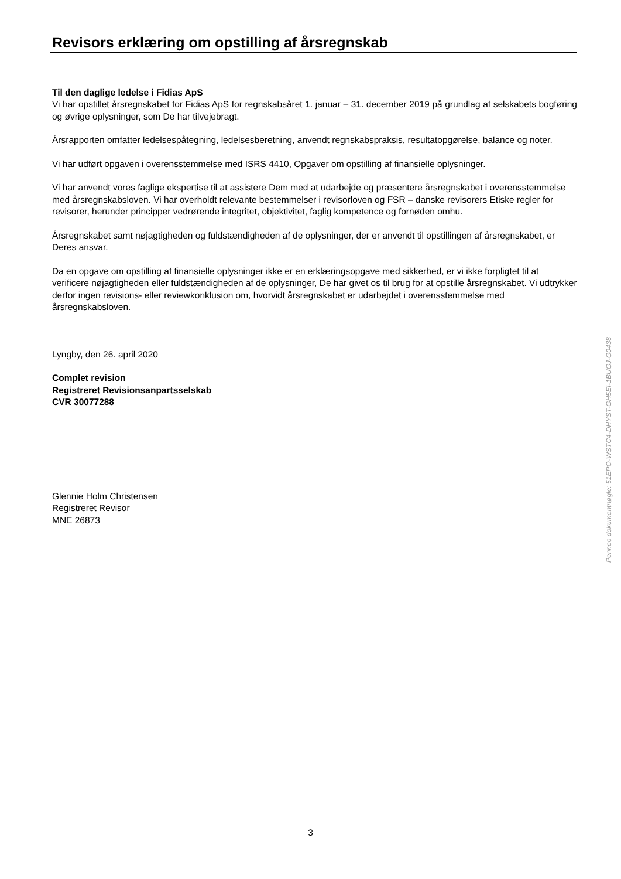Revisors erklæring om opstilling af årsregnskab
Til den daglige ledelse i Fidias ApS
Vi har opstillet årsregnskabet for Fidias ApS for regnskabsåret 1. januar – 31. december 2019 på grundlag af selskabets bogføring og øvrige oplysninger, som De har tilvejebragt.
Årsrapporten omfatter ledelsespåtegning, ledelsesberetning, anvendt regnskabspraksis, resultatopgørelse, balance og noter.
Vi har udført opgaven i overensstemmelse med ISRS 4410, Opgaver om opstilling af finansielle oplysninger.
Vi har anvendt vores faglige ekspertise til at assistere Dem med at udarbejde og præsentere årsregnskabet i overensstemmelse med årsregnskabsloven. Vi har overholdt relevante bestemmelser i revisorloven og FSR – danske revisorers Etiske regler for revisorer, herunder principper vedrørende integritet, objektivitet, faglig kompetence og fornøden omhu.
Årsregnskabet samt nøjagtigheden og fuldstændigheden af de oplysninger, der er anvendt til opstillingen af årsregnskabet, er Deres ansvar.
Da en opgave om opstilling af finansielle oplysninger ikke er en erklæringsopgave med sikkerhed, er vi ikke forpligtet til at verificere nøjagtigheden eller fuldstændigheden af de oplysninger, De har givet os til brug for at opstille årsregnskabet. Vi udtrykker derfor ingen revisions- eller reviewkonklusion om, hvorvidt årsregnskabet er udarbejdet i overensstemmelse med årsregnskabsloven.
Lyngby, den 26. april 2020
Complet revision
Registreret Revisionsanpartsselskab
CVR 30077288
Glennie Holm Christensen
Registreret Revisor
MNE 26873
Penneo dokumentnøgle: 51EPO-WSTC4-DHYST-GH5EI-1BUGJ-G0438
3